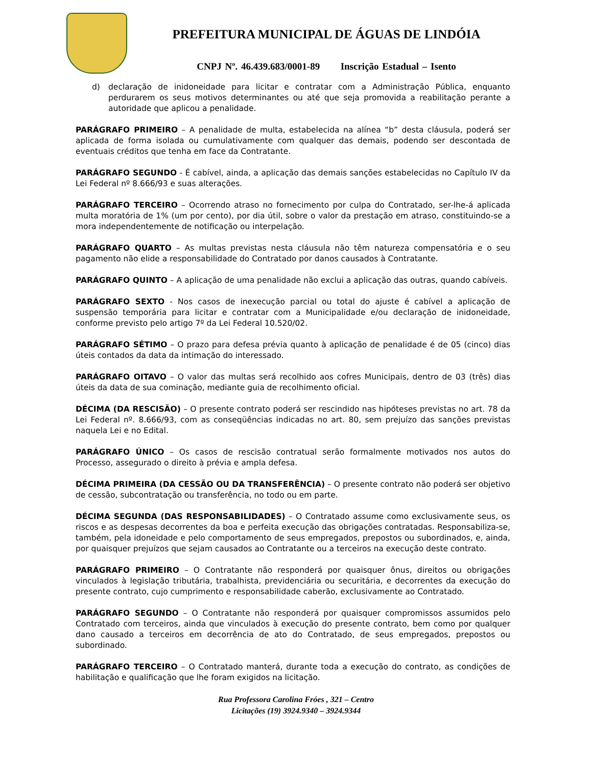PREFEITURA MUNICIPAL DE ÁGUAS DE LINDÓIA
CNPJ Nº. 46.439.683/0001-89 Inscrição Estadual – Isento
d) declaração de inidoneidade para licitar e contratar com a Administração Pública, enquanto perdurarem os seus motivos determinantes ou até que seja promovida a reabilitação perante a autoridade que aplicou a penalidade.
PARÁGRAFO PRIMEIRO – A penalidade de multa, estabelecida na alínea “b” desta cláusula, poderá ser aplicada de forma isolada ou cumulativamente com qualquer das demais, podendo ser descontada de eventuais créditos que tenha em face da Contratante.
PARÁGRAFO SEGUNDO - É cabível, ainda, a aplicação das demais sanções estabelecidas no Capítulo IV da Lei Federal nº 8.666/93 e suas alterações.
PARÁGRAFO TERCEIRO – Ocorrendo atraso no fornecimento por culpa do Contratado, ser-lhe-á aplicada multa moratória de 1% (um por cento), por dia útil, sobre o valor da prestação em atraso, constituindo-se a mora independentemente de notificação ou interpelação.
PARÁGRAFO QUARTO – As multas previstas nesta cláusula não têm natureza compensatória e o seu pagamento não elide a responsabilidade do Contratado por danos causados à Contratante.
PARÁGRAFO QUINTO – A aplicação de uma penalidade não exclui a aplicação das outras, quando cabíveis.
PARÁGRAFO SEXTO - Nos casos de inexecução parcial ou total do ajuste é cabível a aplicação de suspensão temporária para licitar e contratar com a Municipalidade e/ou declaração de inidoneidade, conforme previsto pelo artigo 7º da Lei Federal 10.520/02.
PARÁGRAFO SÉTIMO – O prazo para defesa prévia quanto à aplicação de penalidade é de 05 (cinco) dias úteis contados da data da intimação do interessado.
PARÁGRAFO OITAVO – O valor das multas será recolhido aos cofres Municipais, dentro de 03 (três) dias úteis da data de sua cominação, mediante guia de recolhimento oficial.
DÉCIMA (DA RESCISÃO) – O presente contrato poderá ser rescindido nas hipóteses previstas no art. 78 da Lei Federal nº. 8.666/93, com as conseqüências indicadas no art. 80, sem prejuízo das sanções previstas naquela Lei e no Edital.
PARÁGRAFO ÚNICO – Os casos de rescisão contratual serão formalmente motivados nos autos do Processo, assegurado o direito à prévia e ampla defesa.
DÉCIMA PRIMEIRA (DA CESSÃO OU DA TRANSFERÊNCIA) – O presente contrato não poderá ser objetivo de cessão, subcontratação ou transferência, no todo ou em parte.
DÉCIMA SEGUNDA (DAS RESPONSABILIDADES) – O Contratado assume como exclusivamente seus, os riscos e as despesas decorrentes da boa e perfeita execução das obrigações contratadas. Responsabiliza-se, também, pela idoneidade e pelo comportamento de seus empregados, prepostos ou subordinados, e, ainda, por quaisquer prejuízos que sejam causados ao Contratante ou a terceiros na execução deste contrato.
PARÁGRAFO PRIMEIRO – O Contratante não responderá por quaisquer ônus, direitos ou obrigações vinculados à legislação tributária, trabalhista, previdenciária ou securitária, e decorrentes da execução do presente contrato, cujo cumprimento e responsabilidade caberão, exclusivamente ao Contratado.
PARÁGRAFO SEGUNDO – O Contratante não responderá por quaisquer compromissos assumidos pelo Contratado com terceiros, ainda que vinculados à execução do presente contrato, bem como por qualquer dano causado a terceiros em decorrência de ato do Contratado, de seus empregados, prepostos ou subordinado.
PARÁGRAFO TERCEIRO – O Contratado manterá, durante toda a execução do contrato, as condições de habilitação e qualificação que lhe foram exigidos na licitação.
Rua Professora Carolina Fróes , 321 – Centro
Licitações (19) 3924.9340 – 3924.9344